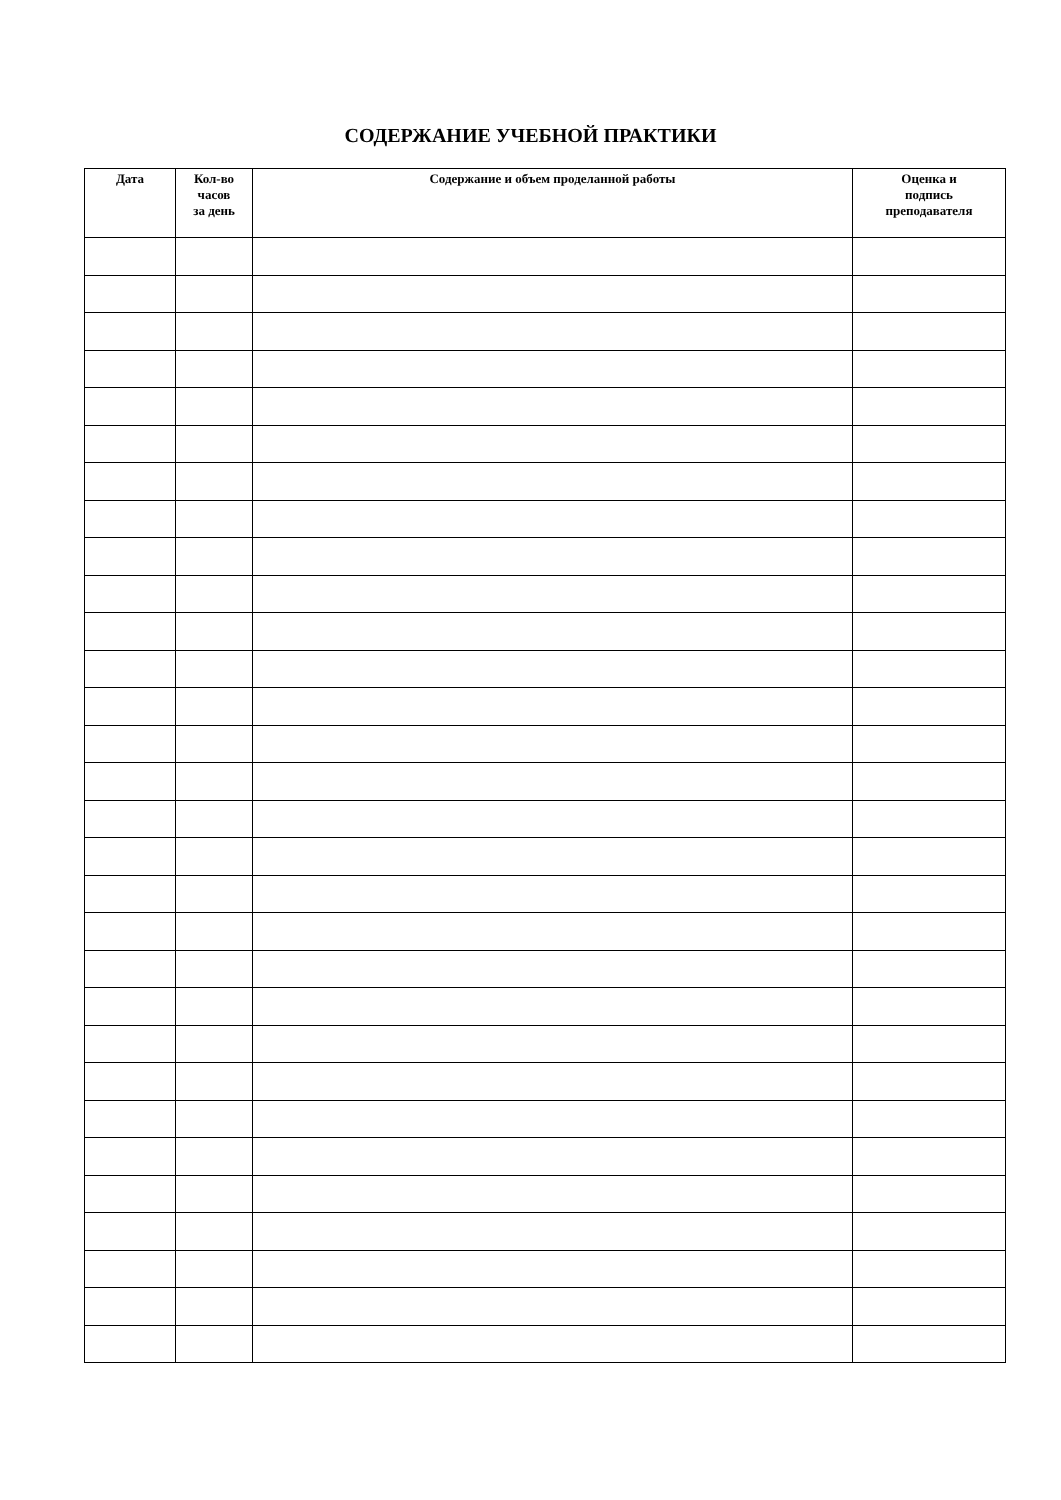СОДЕРЖАНИЕ УЧЕБНОЙ ПРАКТИКИ
| Дата | Кол-во часов за день | Содержание и объем проделанной работы | Оценка и подпись преподавателя |
| --- | --- | --- | --- |